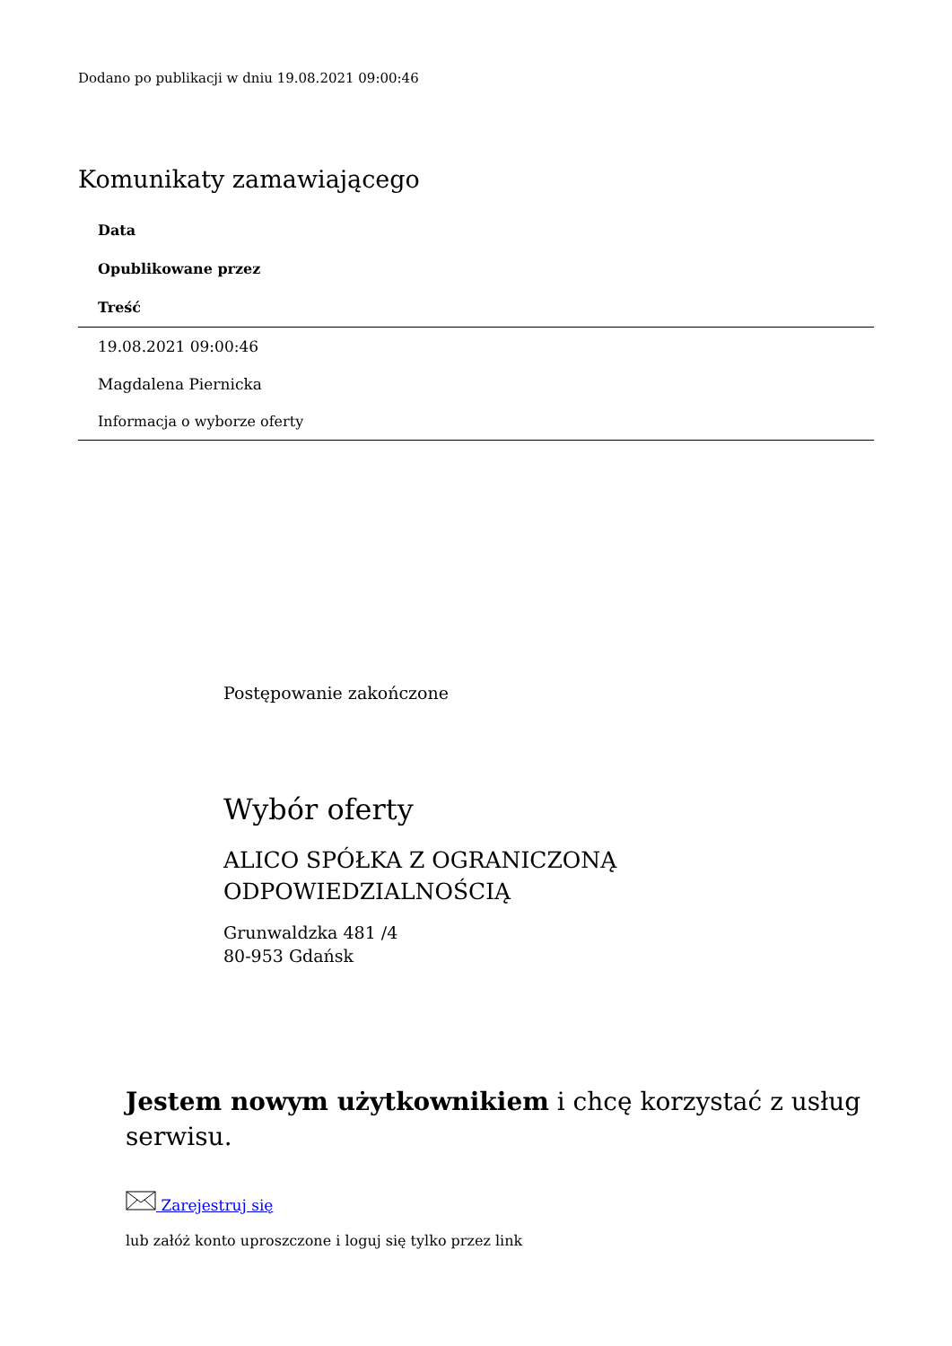Dodano po publikacji w dniu 19.08.2021 09:00:46
Komunikaty zamawiającego
| Data |
| --- |
| Opublikowane przez |
| Treść |
| 19.08.2021 09:00:46 |
| Magdalena Piernicka |
| Informacja o wyborze oferty |
Postępowanie zakończone
Wybór oferty
ALICO SPÓŁKA Z OGRANICZONĄ
ODPOWIEDZIALNOŚCIĄ
Grunwaldzka 481 /4
80-953 Gdańsk
Jestem nowym użytkownikiem i chcę korzystać z usług serwisu.
Zarejestruj się
lub załóż konto uproszczone i loguj się tylko przez link